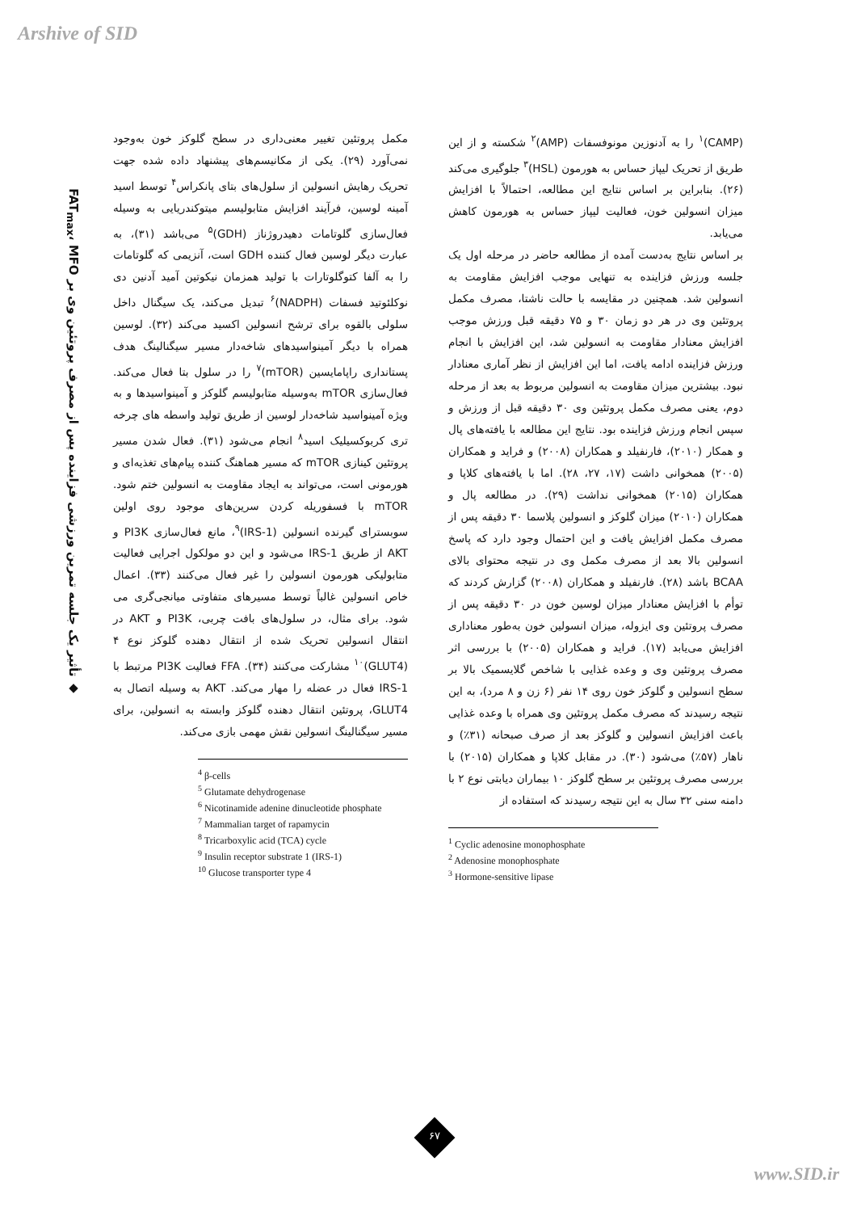Arshive of SID
(CAMP)<sup>۱</sup> را به آدنوزین مونوفسفات (AMP)<sup>۲</sup> شکسته و از این طریق از تحریک لیپاز حساس به هورمون (HSL)<sup>۳</sup> جلوگیری می‌کند (۲۶). بنابراین بر اساس نتایج این مطالعه، احتمالاً با افزایش میزان انسولین خون، فعالیت لیپاز حساس به هورمون کاهش می‌یابد.
بر اساس نتایج به‌دست آمده از مطالعه حاضر در مرحله اول یک جلسه ورزش فزاینده به تنهایی موجب افزایش مقاومت به انسولین شد. همچنین در مقایسه با حالت ناشتا، مصرف مکمل پروتئین وی در هر دو زمان ۳۰ و ۷۵ دقیقه قبل ورزش موجب افزایش معنادار مقاومت به انسولین شد، این افزایش با انجام ورزش فزاینده ادامه یافت، اما این افزایش از نظر آماری معنادار نبود. بیشترین میزان مقاومت به انسولین مربوط به بعد از مرحله دوم، یعنی مصرف مکمل پروتئین وی ۳۰ دقیقه قبل از ورزش و سپس انجام ورزش فزاینده بود. نتایج این مطالعه با یافته‌های پال و همکار (۲۰۱۰)، فارنفیلد و همکاران (۲۰۰۸) و فراید و همکاران (۲۰۰۵) همخوانی داشت (۱۷، ۲۷، ۲۸). اما با یافته‌های کلاپا و همکاران (۲۰۱۵) همخوانی نداشت (۲۹). در مطالعه پال و همکاران (۲۰۱۰) میزان گلوکز و انسولین پلاسما ۳۰ دقیقه پس از مصرف مکمل افزایش یافت و این احتمال وجود دارد که پاسخ انسولین بالا بعد از مصرف مکمل وی در نتیجه محتوای بالای BCAA باشد (۲۸). فارنفیلد و همکاران (۲۰۰۸) گزارش کردند که توأم با افزایش معنادار میزان لوسین خون در ۳۰ دقیقه پس از مصرف پروتئین وی ایزوله، میزان انسولین خون به‌طور معناداری افزایش می‌یابد (۱۷). فراید و همکاران (۲۰۰۵) با بررسی اثر مصرف پروتئین وی و وعده غذایی با شاخص گلایسمیک بالا بر سطح انسولین و گلوکز خون روی ۱۴ نفر (۶ زن و ۸ مرد)، به این نتیجه رسیدند که مصرف مکمل پروتئین وی همراه با وعده غذایی باعث افزایش انسولین و گلوکز بعد از صرف صبحانه (۳۱٪) و ناهار (۵۷٪) می‌شود (۳۰). در مقابل کلاپا و همکاران (۲۰۱۵) با بررسی مصرف پروتئین بر سطح گلوکز ۱۰ بیماران دیابتی نوع ۲ با دامنه سنی ۳۲ سال به این نتیجه رسیدند که استفاده از
<sup>1</sup> Cyclic adenosine monophosphate
<sup>2</sup> Adenosine monophosphate
<sup>3</sup> Hormone-sensitive lipase
مکمل پروتئین تغییر معنی‌داری در سطح گلوکز خون به‌وجود نمی‌آورد (۲۹). یکی از مکانیسم‌های پیشنهاد داده شده جهت تحریک رهایش انسولین از سلول‌های بتای پانکراس<sup>۴</sup> توسط اسید آمینه لوسین، فرآیند افزایش متابولیسم میتوکندریایی به وسیله فعال‌سازی گلوتامات دهیدروژناز (GDH)<sup>۵</sup> می‌باشد (۳۱)، به عبارت دیگر لوسین فعال کننده GDH است، آنزیمی که گلوتامات را به آلفا کتوگلوتارات با تولید همزمان نیکوتین آمید آدنین دی نوکلئوتید فسفات (NADPH)<sup>۶</sup> تبدیل می‌کند، یک سیگنال داخل سلولی بالقوه برای ترشح انسولین اکسید می‌کند (۳۲). لوسین همراه با دیگر آمینواسیدهای شاخه‌دار مسیر سیگنالینگ هدف پستانداری راپامایسین (mTOR)<sup>۷</sup> را در سلول بتا فعال می‌کند. فعال‌سازی mTOR به‌وسیله متابولیسم گلوکز و آمینواسیدها و به ویژه آمینواسید شاخه‌دار لوسین از طریق تولید واسطه های چرخه تری کربوکسیلیک اسید<sup>۸</sup> انجام می‌شود (۳۱). فعال شدن مسیر پروتئین کینازی mTOR که مسیر هماهنگ کننده پیام‌های تغذیه‌ای و هورمونی است، می‌تواند به ایجاد مقاومت به انسولین ختم شود. mTOR با فسفوریله کردن سرین‌های موجود روی اولین سوبسترای گیرنده انسولین (IRS-1)<sup>۹</sup>، مانع فعال‌سازی PI3K و AKT از طریق IRS-1 می‌شود و این دو مولکول اجرایی فعالیت متابولیکی هورمون انسولین را غیر فعال می‌کنند (۳۳). اعمال خاص انسولین غالباً توسط مسیرهای متفاوتی میانجی‌گری می شود. برای مثال، در سلول‌های بافت چربی، PI3K و AKT در انتقال انسولین تحریک شده از انتقال دهنده گلوکز نوع ۴ (GLUT4)<sup>۱۰</sup> مشارکت می‌کنند (۳۴). FFA فعالیت PI3K مرتبط با IRS-1 فعال در عضله را مهار می‌کند. AKT به وسیله اتصال به GLUT4، پروتئین انتقال دهنده گلوکز وابسته به انسولین، برای مسیر سیگنالینگ انسولین نقش مهمی بازی می‌کند.
<sup>4</sup> β-cells
<sup>5</sup> Glutamate dehydrogenase
<sup>6</sup> Nicotinamide adenine dinucleotide phosphate
<sup>7</sup> Mammalian target of rapamycin
<sup>8</sup> Tricarboxylic acid (TCA) cycle
<sup>9</sup> Insulin receptor substrate 1 (IRS-1)
<sup>10</sup> Glucose transporter type 4
◆ تأثیر یک جلسه تمرین ورزشی فزاینده پس از مصرف پروتئین وی بر FAT<sub>max</sub>، MFO
۶۷
www.SID.ir